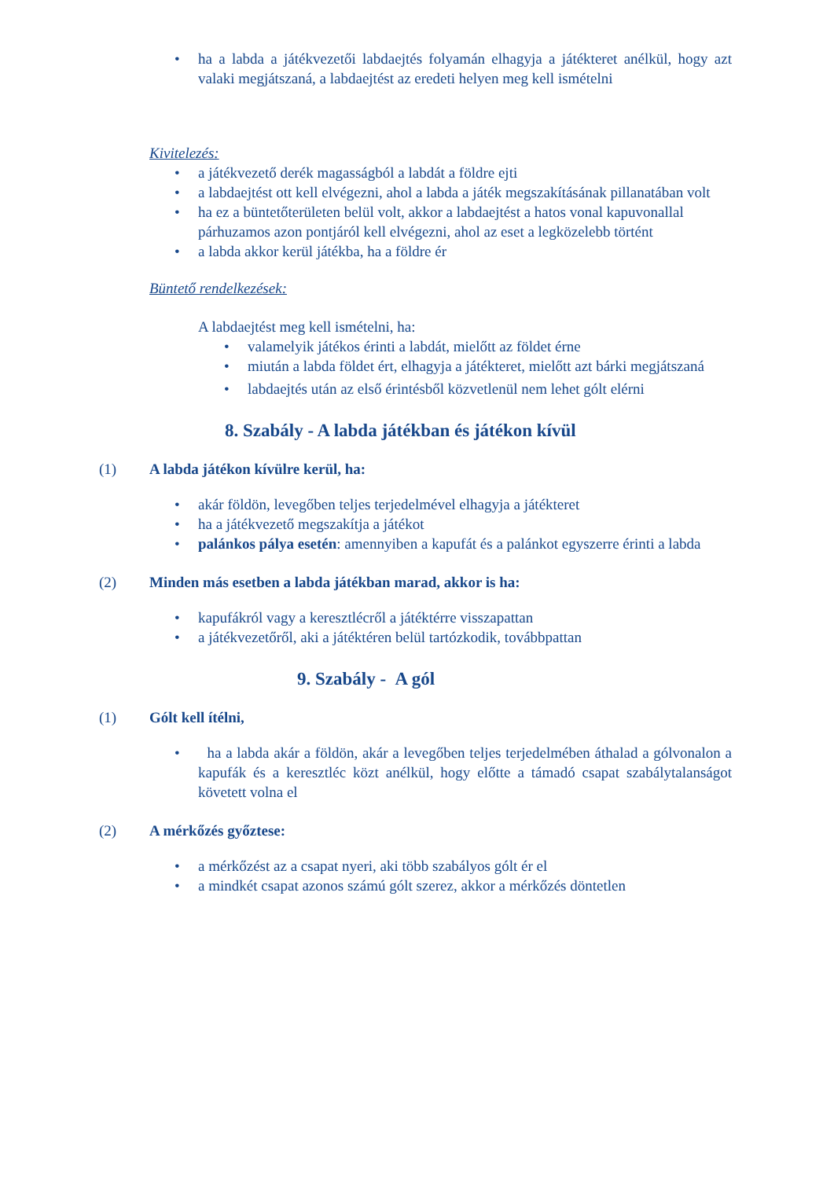• ha a labda a játékvezetői labdaejtés folyamán elhagyja a játékteret anélkül, hogy azt valaki megjátszaná, a labdaejtést az eredeti helyen meg kell ismételni
Kivitelezés:
• a játékvezető derék magasságból a labdát a földre ejti
• a labdaejtést ott kell elvégezni, ahol a labda a játék megszakításának pillanatában volt
• ha ez a büntetőterületen belül volt, akkor a labdaejtést a hatos vonal kapuvonallal párhuzamos azon pontjáról kell elvégezni, ahol az eset a legközelebb történt
• a labda akkor kerül játékba, ha a földre ér
Büntető rendelkezések:
A labdaejtést meg kell ismételni, ha:
• valamelyik játékos érinti a labdát, mielőtt az földet érne
• miután a labda földet ért, elhagyja a játékteret, mielőtt azt bárki megjátszaná
• labdaejtés után az első érintésből közvetlenül nem lehet gólt elérni
8. Szabály - A labda játékban és játékon kívül
(1) A labda játékon kívülre kerül, ha:
• akár földön, levegőben teljes terjedelmével elhagyja a játékteret
• ha a játékvezető megszakítja a játékot
• palánkos pálya esetén: amennyiben a kapufát és a palánkot egyszerre érinti a labda
(2) Minden más esetben a labda játékban marad, akkor is ha:
• kapufákról vagy a keresztlécről a játéktérre visszapattan
• a játékvezetőről, aki a játéktéren belül tartózkodik, továbbpattan
9. Szabály - A gól
(1) Gólt kell ítélni,
• ha a labda akár a földön, akár a levegőben teljes terjedelmében áthalad a gólvonalon a kapufák és a keresztléc közt anélkül, hogy előtte a támadó csapat szabálytalanságot követett volna el
(2) A mérkőzés győztese:
• a mérkőzést az a csapat nyeri, aki több szabályos gólt ér el
• a mindkét csapat azonos számú gólt szerez, akkor a mérkőzés döntetlen